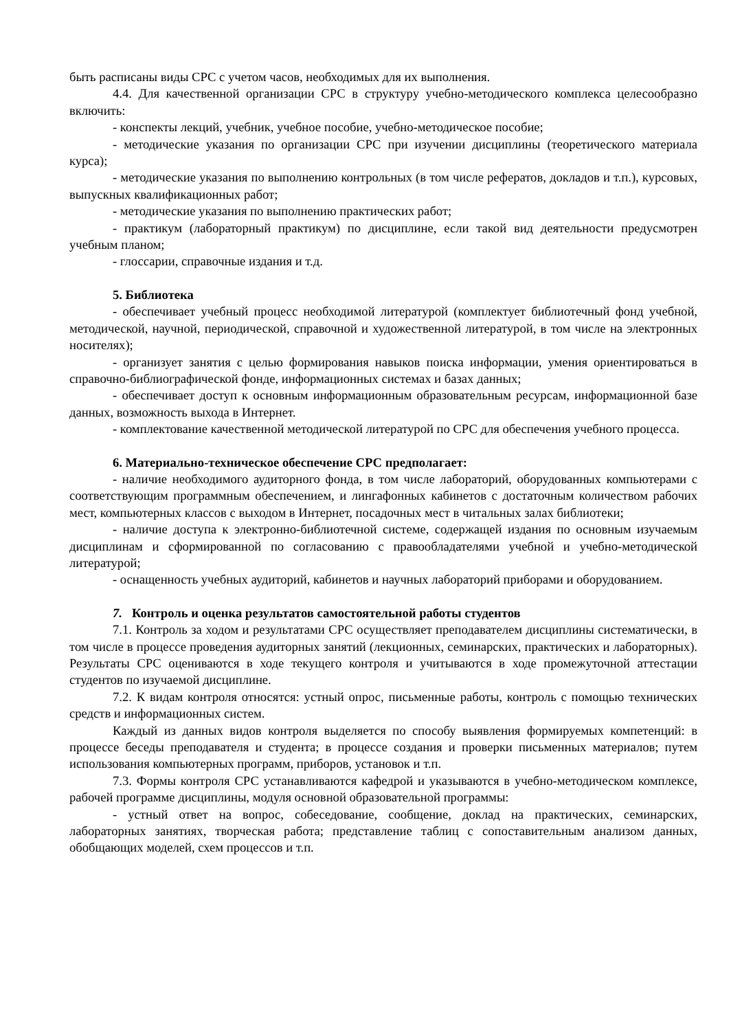быть расписаны виды СРС с учетом часов, необходимых для их выполнения.
4.4. Для качественной организации СРС в структуру учебно-методического комплекса целесообразно включить:
- конспекты лекций, учебник, учебное пособие, учебно-методическое пособие;
- методические указания по организации СРС при изучении дисциплины (теоретического материала курса);
- методические указания по выполнению контрольных (в том числе рефератов, докладов и т.п.), курсовых, выпускных квалификационных работ;
- методические указания по выполнению практических работ;
- практикум (лабораторный практикум) по дисциплине, если такой вид деятельности предусмотрен учебным планом;
- глоссарии, справочные издания и т.д.
5. Библиотека
- обеспечивает учебный процесс необходимой литературой (комплектует библиотечный фонд учебной, методической, научной, периодической, справочной и художественной литературой, в том числе на электронных носителях);
- организует занятия с целью формирования навыков поиска информации, умения ориентироваться в справочно-библиографической фонде, информационных системах и базах данных;
- обеспечивает доступ к основным информационным образовательным ресурсам, информационной базе данных, возможность выхода в Интернет.
- комплектование качественной методической литературой по СРС для обеспечения учебного процесса.
6. Материально-техническое обеспечение СРС предполагает:
- наличие необходимого аудиторного фонда, в том числе лабораторий, оборудованных компьютерами с соответствующим программным обеспечением, и лингафонных кабинетов с достаточным количеством рабочих мест, компьютерных классов с выходом в Интернет, посадочных мест в читальных залах библиотеки;
- наличие доступа к электронно-библиотечной системе, содержащей издания по основным изучаемым дисциплинам и сформированной по согласованию с правообладателями учебной и учебно-методической литературой;
- оснащенность учебных аудиторий, кабинетов и научных лабораторий приборами и оборудованием.
7. Контроль и оценка результатов самостоятельной работы студентов
7.1. Контроль за ходом и результатами СРС осуществляет преподавателем дисциплины систематически, в том числе в процессе проведения аудиторных занятий (лекционных, семинарских, практических и лабораторных). Результаты СРС оцениваются в ходе текущего контроля и учитываются в ходе промежуточной аттестации студентов по изучаемой дисциплине.
7.2. К видам контроля относятся: устный опрос, письменные работы, контроль с помощью технических средств и информационных систем.
Каждый из данных видов контроля выделяется по способу выявления формируемых компетенций: в процессе беседы преподавателя и студента; в процессе создания и проверки письменных материалов; путем использования компьютерных программ, приборов, установок и т.п.
7.3. Формы контроля СРС устанавливаются кафедрой и указываются в учебно-методическом комплексе, рабочей программе дисциплины, модуля основной образовательной программы:
- устный ответ на вопрос, собеседование, сообщение, доклад на практических, семинарских, лабораторных занятиях, творческая работа; представление таблиц с сопоставительным анализом данных, обобщающих моделей, схем процессов и т.п.